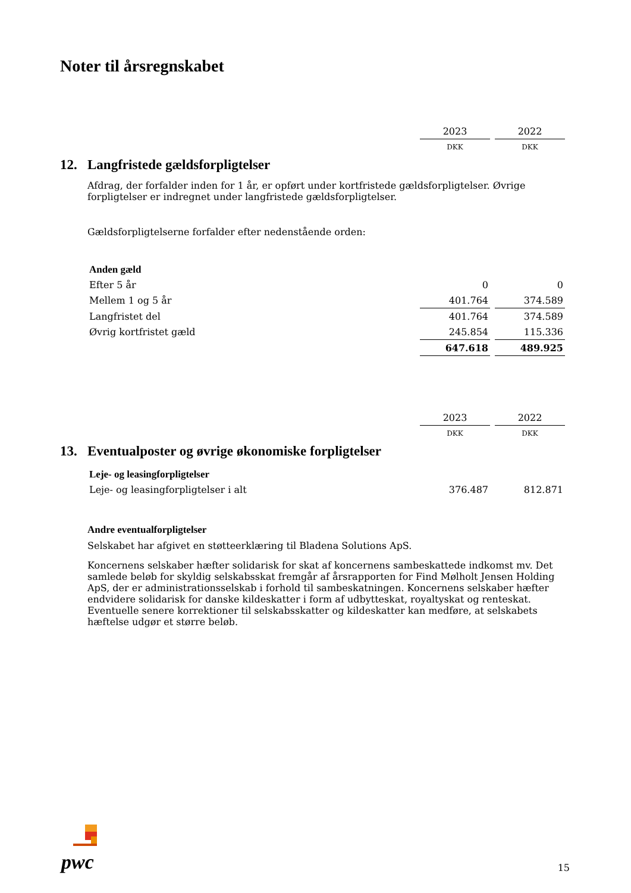Noter til årsregnskabet
| | 2023 | 2022 |
| | DKK | DKK |
12. Langfristede gældsforpligtelser
Afdrag, der forfalder inden for 1 år, er opført under kortfristede gældsforpligtelser. Øvrige forpligtelser er indregnet under langfristede gældsforpligtelser.
Gældsforpligtelserne forfalder efter nedenstående orden:
| Anden gæld | | |
| Efter 5 år | 0 | 0 |
| Mellem 1 og 5 år | 401.764 | 374.589 |
| Langfristet del | 401.764 | 374.589 |
| Øvrig kortfristet gæld | 245.854 | 115.336 |
| | 647.618 | 489.925 |
| | 2023 | 2022 |
| | DKK | DKK |
13. Eventualposter og øvrige økonomiske forpligtelser
| Leje- og leasingforpligtelser | | |
| Leje- og leasingforpligtelser i alt | 376.487 | 812.871 |
Andre eventualforpligtelser
Selskabet har afgivet en støtteerklæring til Bladena Solutions ApS.
Koncernens selskaber hæfter solidarisk for skat af koncernens sambeskattede indkomst mv. Det samlede beløb for skyldig selskabsskat fremgår af årsrapporten for Find Mølholt Jensen Holding ApS, der er administrationsselskab i forhold til sambeskatningen. Koncernens selskaber hæfter endvidere solidarisk for danske kildeskatter i form af udbytteskat, royaltyskat og renteskat. Eventuelle senere korrektioner til selskabsskatter og kildeskatter kan medføre, at selskabets hæftelse udgør et større beløb.
pwc
15